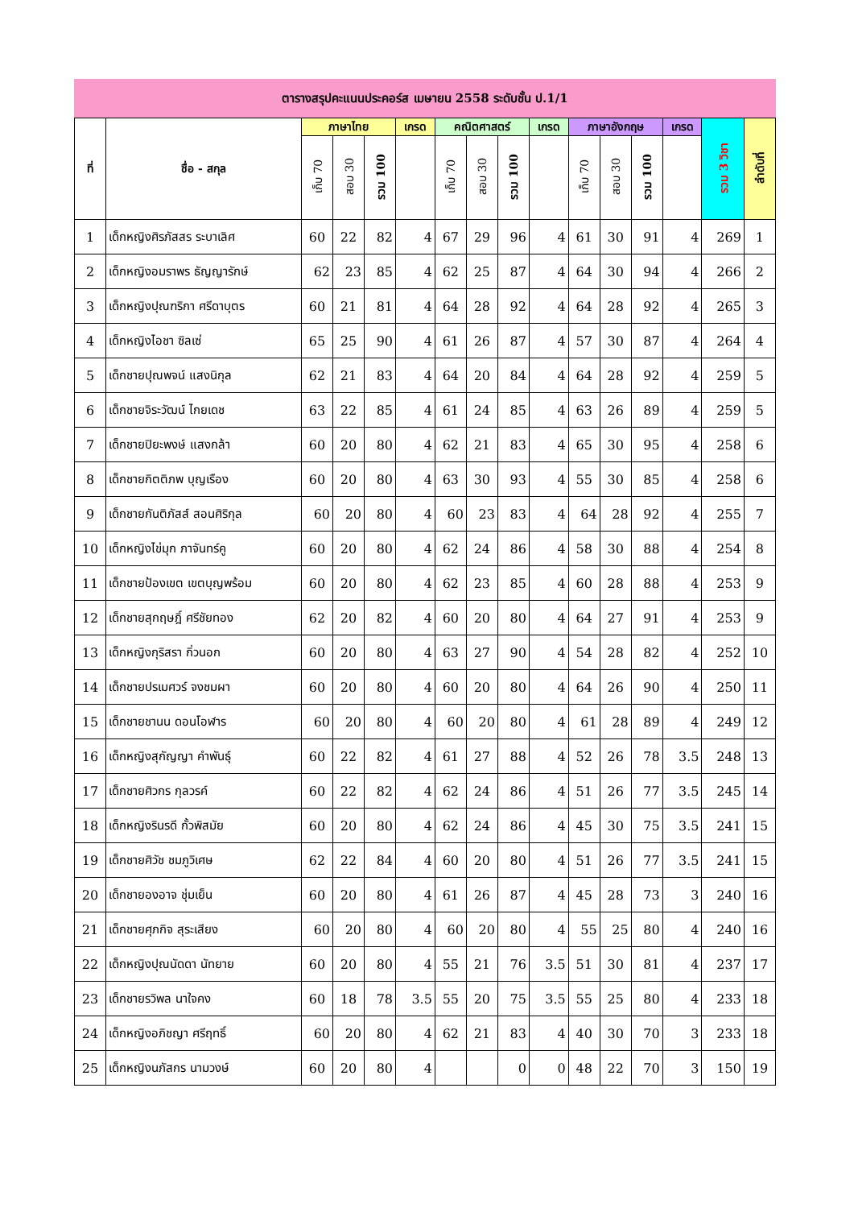ตารางสรุปคะแนนประคอร์ส เมษายน 2558 ระดับชั้น ป.1/1
| ที่ | ชื่อ - สกุล | ภาษาไทย | | | เกรด | คณิตศาสตร์ | | | เกรด | ภาษาอังกฤษ | | | เกรด | รวม 3 วิชา | ลำดับที่ |
| --- | --- | --- | --- | --- | --- | --- | --- | --- | --- | --- | --- | --- | --- | --- | --- |
| | | เก็บ 70 | สอบ 30 | รวม 100 | | เก็บ 70 | สอบ 30 | รวม 100 | | เก็บ 70 | สอบ 30 | รวม 100 | | | |
| 1 | เด็กหญิงศิรภัสสร ระบาเลิศ | 60 | 22 | 82 | 4 | 67 | 29 | 96 | 4 | 61 | 30 | 91 | 4 | 269 | 1 |
| 2 | เด็กหญิงอมราพร ธัญญารักษ์ | 62 | 23 | 85 | 4 | 62 | 25 | 87 | 4 | 64 | 30 | 94 | 4 | 266 | 2 |
| 3 | เด็กหญิงปุณฑริกา ศรีดาบุตร | 60 | 21 | 81 | 4 | 64 | 28 | 92 | 4 | 64 | 28 | 92 | 4 | 265 | 3 |
| 4 | เด็กหญิงไอชา ซิลเซ่ | 65 | 25 | 90 | 4 | 61 | 26 | 87 | 4 | 57 | 30 | 87 | 4 | 264 | 4 |
| 5 | เด็กชายปุณพจน์ แสงนิกุล | 62 | 21 | 83 | 4 | 64 | 20 | 84 | 4 | 64 | 28 | 92 | 4 | 259 | 5 |
| 6 | เด็กชายจิระวัฒน์ ไกยเดช | 63 | 22 | 85 | 4 | 61 | 24 | 85 | 4 | 63 | 26 | 89 | 4 | 259 | 5 |
| 7 | เด็กชายปิยะพงษ์ แสงกล้า | 60 | 20 | 80 | 4 | 62 | 21 | 83 | 4 | 65 | 30 | 95 | 4 | 258 | 6 |
| 8 | เด็กชายกิตติภพ บุญเรือง | 60 | 20 | 80 | 4 | 63 | 30 | 93 | 4 | 55 | 30 | 85 | 4 | 258 | 6 |
| 9 | เด็กชายกันติภัสส์ สอนศิริกุล | 60 | 20 | 80 | 4 | 60 | 23 | 83 | 4 | 64 | 28 | 92 | 4 | 255 | 7 |
| 10 | เด็กหญิงไข่มุก ภาจันทร์คู | 60 | 20 | 80 | 4 | 62 | 24 | 86 | 4 | 58 | 30 | 88 | 4 | 254 | 8 |
| 11 | เด็กชายป้องเขต เขตบุญพร้อม | 60 | 20 | 80 | 4 | 62 | 23 | 85 | 4 | 60 | 28 | 88 | 4 | 253 | 9 |
| 12 | เด็กชายสุกฤษฎิ์ ศรีชัยทอง | 62 | 20 | 82 | 4 | 60 | 20 | 80 | 4 | 64 | 27 | 91 | 4 | 253 | 9 |
| 13 | เด็กหญิงกุริสรา กิ่วนอก | 60 | 20 | 80 | 4 | 63 | 27 | 90 | 4 | 54 | 28 | 82 | 4 | 252 | 10 |
| 14 | เด็กชายปรเมศวร์ จงชมผา | 60 | 20 | 80 | 4 | 60 | 20 | 80 | 4 | 64 | 26 | 90 | 4 | 250 | 11 |
| 15 | เด็กชายชานน ดอนโอฬาร | 60 | 20 | 80 | 4 | 60 | 20 | 80 | 4 | 61 | 28 | 89 | 4 | 249 | 12 |
| 16 | เด็กหญิงสุกัญญา คำพันธุ์ | 60 | 22 | 82 | 4 | 61 | 27 | 88 | 4 | 52 | 26 | 78 | 3.5 | 248 | 13 |
| 17 | เด็กชายศิวกร กุลวรค์ | 60 | 22 | 82 | 4 | 62 | 24 | 86 | 4 | 51 | 26 | 77 | 3.5 | 245 | 14 |
| 18 | เด็กหญิงรินรดี กั้วพิสมัย | 60 | 20 | 80 | 4 | 62 | 24 | 86 | 4 | 45 | 30 | 75 | 3.5 | 241 | 15 |
| 19 | เด็กชายศิวัช ชมภูวิเศษ | 62 | 22 | 84 | 4 | 60 | 20 | 80 | 4 | 51 | 26 | 77 | 3.5 | 241 | 15 |
| 20 | เด็กชายองอาจ ชุ่มเย็น | 60 | 20 | 80 | 4 | 61 | 26 | 87 | 4 | 45 | 28 | 73 | 3 | 240 | 16 |
| 21 | เด็กชายศุภกิจ สุระเสียง | 60 | 20 | 80 | 4 | 60 | 20 | 80 | 4 | 55 | 25 | 80 | 4 | 240 | 16 |
| 22 | เด็กหญิงปุณนัดดา นัทยาย | 60 | 20 | 80 | 4 | 55 | 21 | 76 | 3.5 | 51 | 30 | 81 | 4 | 237 | 17 |
| 23 | เด็กชายรวิพล นาใจคง | 60 | 18 | 78 | 3.5 | 55 | 20 | 75 | 3.5 | 55 | 25 | 80 | 4 | 233 | 18 |
| 24 | เด็กหญิงอภิชญา ศรีฤทธิ์ | 60 | 20 | 80 | 4 | 62 | 21 | 83 | 4 | 40 | 30 | 70 | 3 | 233 | 18 |
| 25 | เด็กหญิงนภัสกร นามวงษ์ | 60 | 20 | 80 | 4 | | | 0 | 0 | 48 | 22 | 70 | 3 | 150 | 19 |